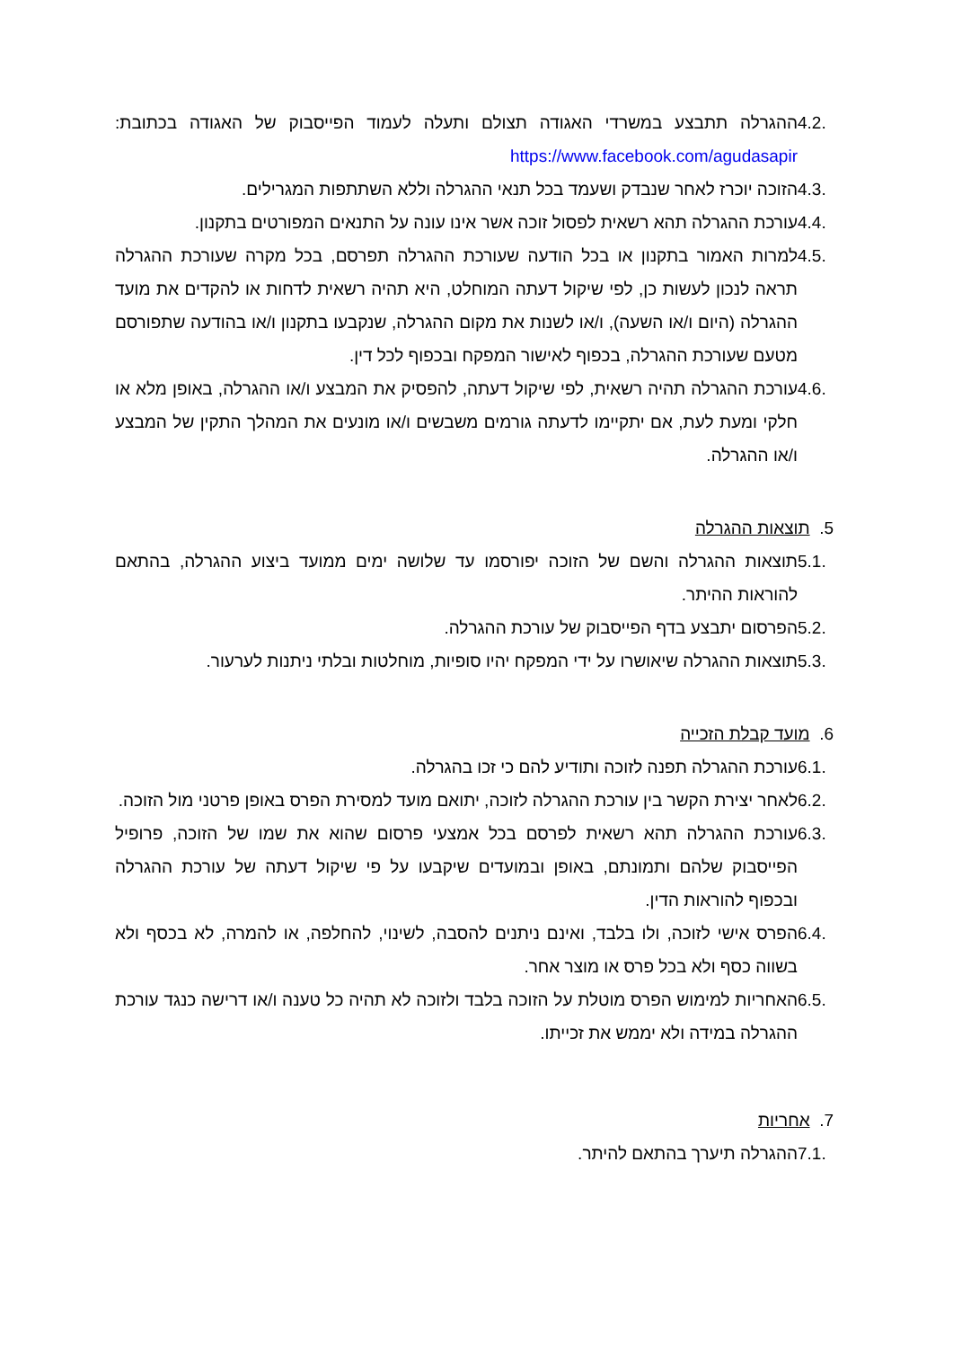4.2.
ההגרלה תתבצע במשרדי האגודה תצולם ותעלה לעמוד הפייסבוק של האגודה בכתובת: https://www.facebook.com/agudasapir
4.3.
הזוכה יוכרז לאחר שנבדק ושעמד בכל תנאי ההגרלה וללא השתתפות המגרילים.
4.4.
עורכת ההגרלה תהא רשאית לפסול זוכה אשר אינו עונה על התנאים המפורטים בתקנון.
4.5.
למרות האמור בתקנון או בכל הודעה שעורכת ההגרלה תפרסם, בכל מקרה שעורכת ההגרלה תראה לנכון לעשות כן, לפי שיקול דעתה המוחלט, היא תהיה רשאית לדחות או להקדים את מועד ההגרלה (היום ו/או השעה), ו/או לשנות את מקום ההגרלה, שנקבעו בתקנון ו/או בהודעה שתפורסם מטעם שעורכת ההגרלה, בכפוף לאישור המפקח ובכפוף לכל דין.
4.6.
עורכת ההגרלה תהיה רשאית, לפי שיקול דעתה, להפסיק את המבצע ו/או ההגרלה, באופן מלא או חלקי ומעת לעת, אם יתקיימו לדעתה גורמים משבשים ו/או מונעים את המהלך התקין של המבצע ו/או ההגרלה.
5. תוצאות ההגרלה
5.1.
תוצאות ההגרלה והשם של הזוכה יפורסמו עד שלושה ימים ממועד ביצוע ההגרלה, בהתאם להוראות ההיתר.
5.2.
הפרסום יתבצע בדף הפייסבוק של עורכת ההגרלה.
5.3.
תוצאות ההגרלה שיאושרו על ידי המפקח יהיו סופיות, מוחלטות ובלתי ניתנות לערעור.
6. מועד קבלת הזכייה
6.1.
עורכת ההגרלה תפנה לזוכה ותודיע להם כי זכו בהגרלה.
6.2.
לאחר יצירת הקשר בין עורכת ההגרלה לזוכה, יתואם מועד למסירת הפרס באופן פרטני מול הזוכה.
6.3.
עורכת ההגרלה תהא רשאית לפרסם בכל אמצעי פרסום שהוא את שמו של הזוכה, פרופיל הפייסבוק שלהם ותמונתם, באופן ובמועדים שיקבעו על פי שיקול דעתה של עורכת ההגרלה ובכפוף להוראות הדין.
6.4.
הפרס אישי לזוכה, ולו בלבד, ואינם ניתנים להסבה, לשינוי, להחלפה, או להמרה, לא בכסף ולא בשווה כסף ולא בכל פרס או מוצר אחר.
6.5.
האחריות למימוש הפרס מוטלת על הזוכה בלבד ולזוכה לא תהיה כל טענה ו/או דרישה כנגד עורכת ההגרלה במידה ולא יממש את זכייתו.
7. אחריות
7.1.
ההגרלה תיערך בהתאם להיתר.